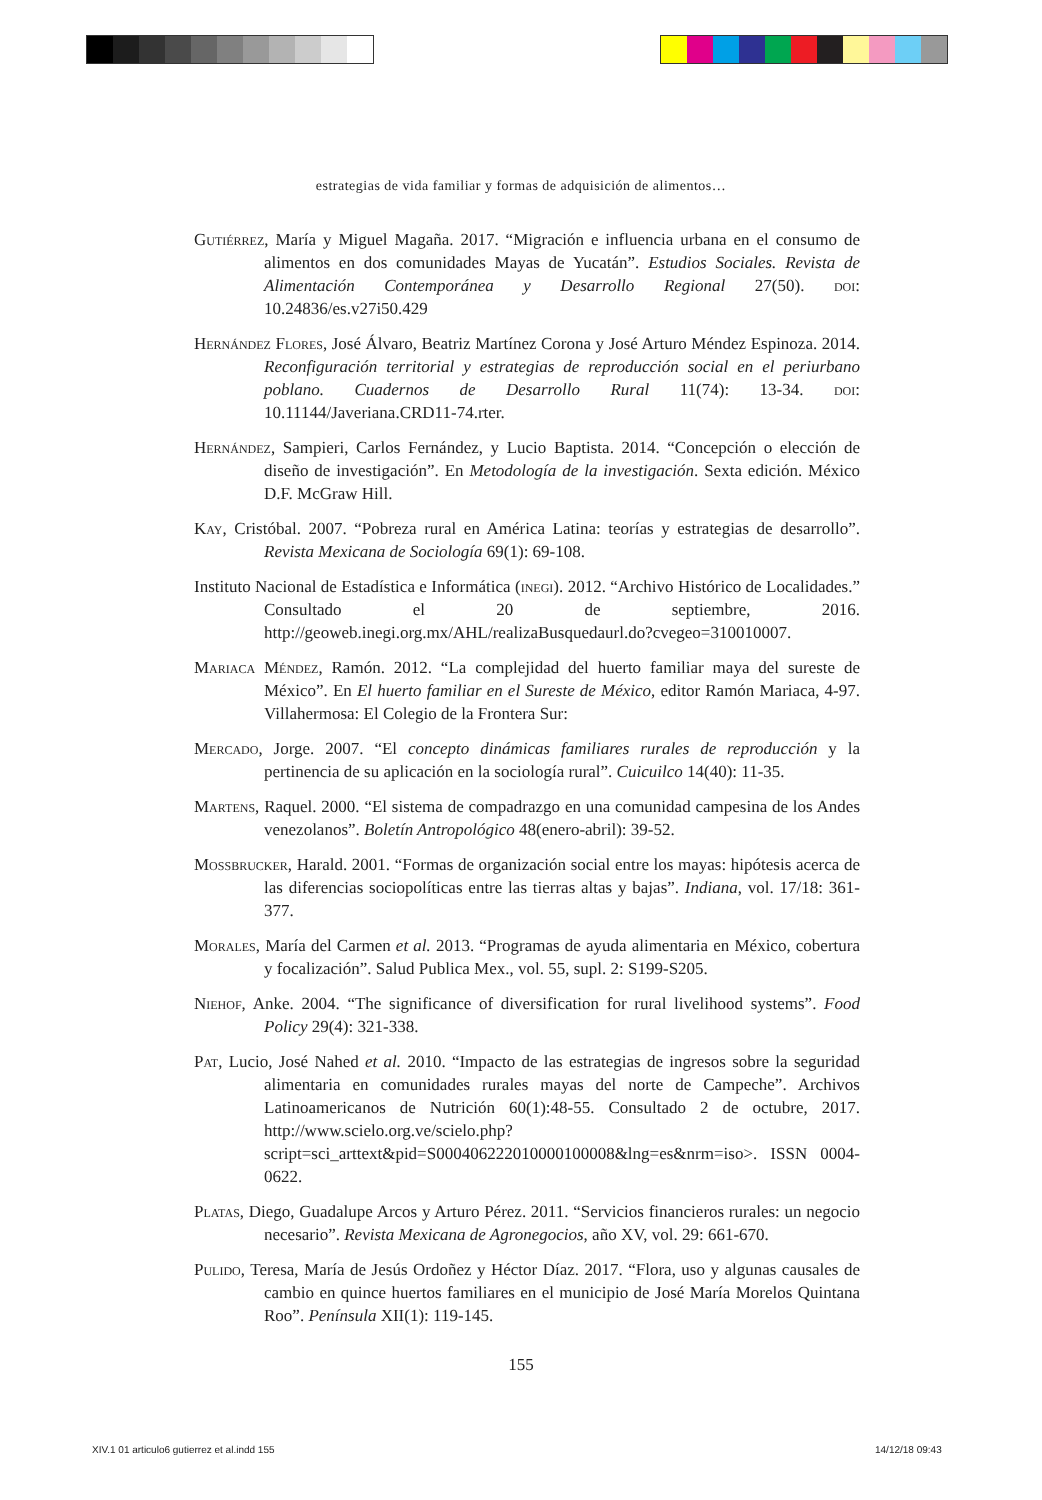estrategias de vida familiar y formas de adquisición de alimentos…
Gutiérrez, María y Miguel Magaña. 2017. “Migración e influencia urbana en el consumo de alimentos en dos comunidades Mayas de Yucatán”. Estudios Sociales. Revista de Alimentación Contemporánea y Desarrollo Regional 27(50). doi: 10.24836/es.v27i50.429
Hernández Flores, José Álvaro, Beatriz Martínez Corona y José Arturo Méndez Espinoza. 2014. Reconfiguración territorial y estrategias de reproducción social en el periurbano poblano. Cuadernos de Desarrollo Rural 11(74): 13-34. doi: 10.11144/Javeriana.CRD11-74.rter.
Hernández, Sampieri, Carlos Fernández, y Lucio Baptista. 2014. “Concepción o elección de diseño de investigación”. En Metodología de la investigación. Sexta edición. México D.F. McGraw Hill.
Kay, Cristóbal. 2007. “Pobreza rural en América Latina: teorías y estrategias de desarrollo”. Revista Mexicana de Sociología 69(1): 69-108.
Instituto Nacional de Estadística e Informática (inegi). 2012. “Archivo Histórico de Localidades.” Consultado el 20 de septiembre, 2016. http://geoweb.inegi.org.mx/AHL/realizaBusquedaurl.do?cvegeo=310010007.
Mariaca Méndez, Ramón. 2012. “La complejidad del huerto familiar maya del sureste de México”. En El huerto familiar en el Sureste de México, editor Ramón Mariaca, 4-97. Villahermosa: El Colegio de la Frontera Sur:
Mercado, Jorge. 2007. “El concepto dinámicas familiares rurales de reproducción y la pertinencia de su aplicación en la sociología rural”. Cuicuilco 14(40): 11-35.
Martens, Raquel. 2000. “El sistema de compadrazgo en una comunidad campesina de los Andes venezolanos”. Boletín Antropológico 48(enero-abril): 39-52.
Mossbrucker, Harald. 2001. “Formas de organización social entre los mayas: hipótesis acerca de las diferencias sociopolíticas entre las tierras altas y bajas”. Indiana, vol. 17/18: 361-377.
Morales, María del Carmen et al. 2013. “Programas de ayuda alimentaria en México, cobertura y focalización”. Salud Publica Mex., vol. 55, supl. 2: S199-S205.
Niehof, Anke. 2004. “The significance of diversification for rural livelihood systems”. Food Policy 29(4): 321-338.
Pat, Lucio, José Nahed et al. 2010. “Impacto de las estrategias de ingresos sobre la seguridad alimentaria en comunidades rurales mayas del norte de Campeche”. Archivos Latinoamericanos de Nutrición 60(1):48-55. Consultado 2 de octubre, 2017. http://www.scielo.org.ve/scielo.php?script=sci_arttext&pid=S000406222010000100008&lng=es&nrm=iso>. ISSN 0004-0622.
Platas, Diego, Guadalupe Arcos y Arturo Pérez. 2011. “Servicios financieros rurales: un negocio necesario”. Revista Mexicana de Agronegocios, año XV, vol. 29: 661-670.
Pulido, Teresa, María de Jesús Ordoñez y Héctor Díaz. 2017. “Flora, uso y algunas causales de cambio en quince huertos familiares en el municipio de José María Morelos Quintana Roo”. Península XII(1): 119-145.
155
XIV.1 01 articulo6 gutierrez et al.indd 155
14/12/18 09:43